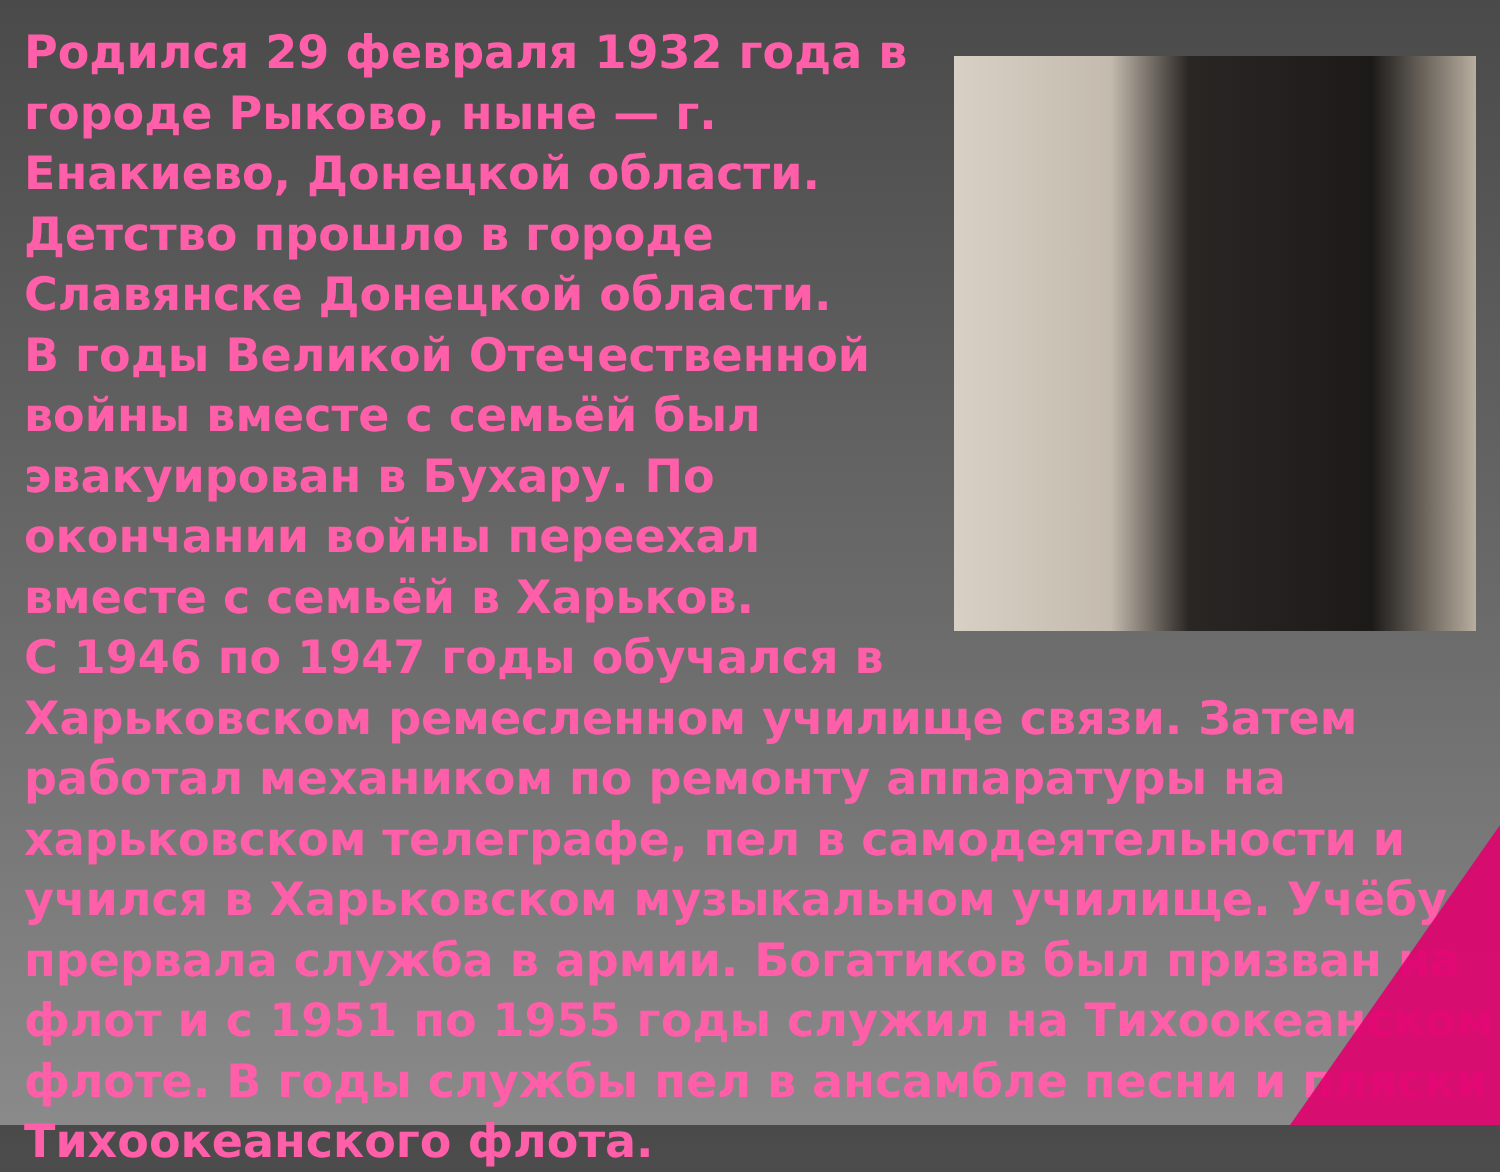Родился 29 февраля 1932 года в городе Рыково, ныне — г. Енакиево, Донецкой области. Детство прошло в городе Славянске Донецкой области.
В годы Великой Отечественной войны вместе с семьёй был эвакуирован в Бухару. По окончании войны переехал вместе с семьёй в Харьков.
С 1946 по 1947 годы обучался в Харьковском ремесленном училище связи. Затем работал механиком по ремонту аппаратуры на харьковском телеграфе, пел в самодеятельности и учился в Харьковском музыкальном училище. Учёбу прервала служба в армии. Богатиков был призван на флот и с 1951 по 1955 годы служил на Тихоокеанском флоте. В годы службы пел в ансамбле песни и пляски Тихоокеанского флота.